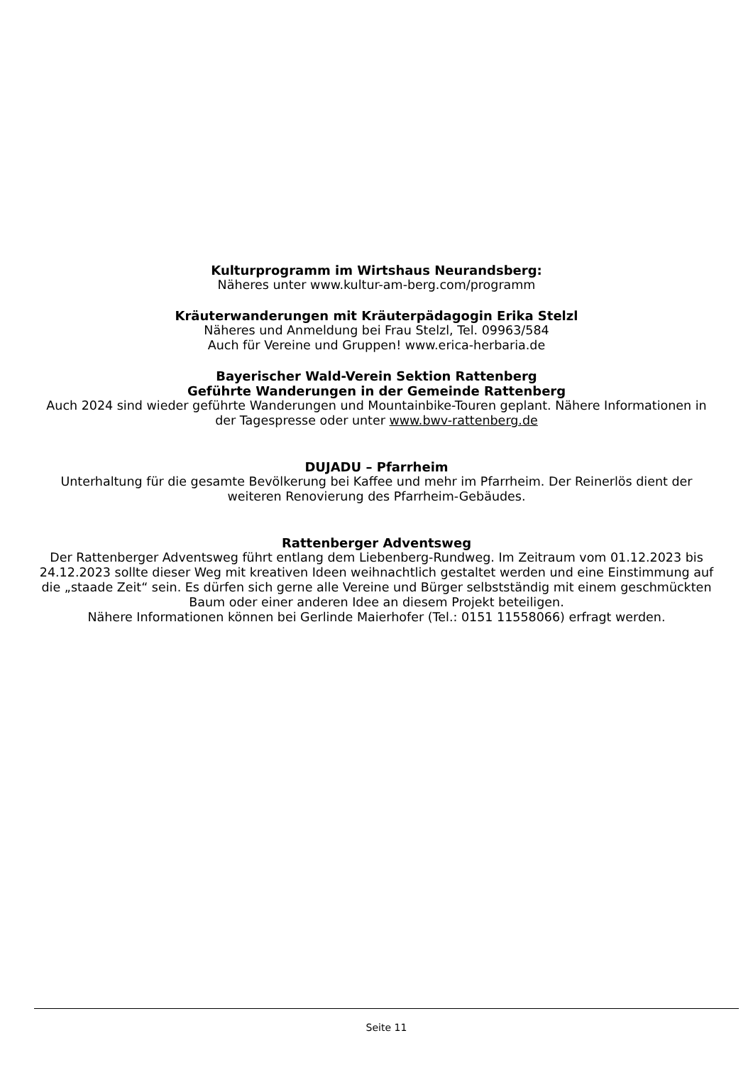Kulturprogramm im Wirtshaus Neurandsberg:
Näheres unter www.kultur-am-berg.com/programm
Kräuterwanderungen mit Kräuterpädagogin Erika Stelzl
Näheres und Anmeldung bei Frau Stelzl, Tel. 09963/584
Auch für Vereine und Gruppen! www.erica-herbaria.de
Bayerischer Wald-Verein Sektion Rattenberg
Geführte Wanderungen in der Gemeinde Rattenberg
Auch 2024 sind wieder geführte Wanderungen und Mountainbike-Touren geplant. Nähere Informationen in der Tagespresse oder unter www.bwv-rattenberg.de
DUJADU – Pfarrheim
Unterhaltung für die gesamte Bevölkerung bei Kaffee und mehr im Pfarrheim. Der Reinerlös dient der weiteren Renovierung des Pfarrheim-Gebäudes.
Rattenberger Adventsweg
Der Rattenberger Adventsweg führt entlang dem Liebenberg-Rundweg. Im Zeitraum vom 01.12.2023 bis 24.12.2023 sollte dieser Weg mit kreativen Ideen weihnachtlich gestaltet werden und eine Einstimmung auf die „staade Zeit“ sein. Es dürfen sich gerne alle Vereine und Bürger selbstständig mit einem geschmückten Baum oder einer anderen Idee an diesem Projekt beteiligen.
Nähere Informationen können bei Gerlinde Maierhofer (Tel.: 0151 11558066) erfragt werden.
Seite 11